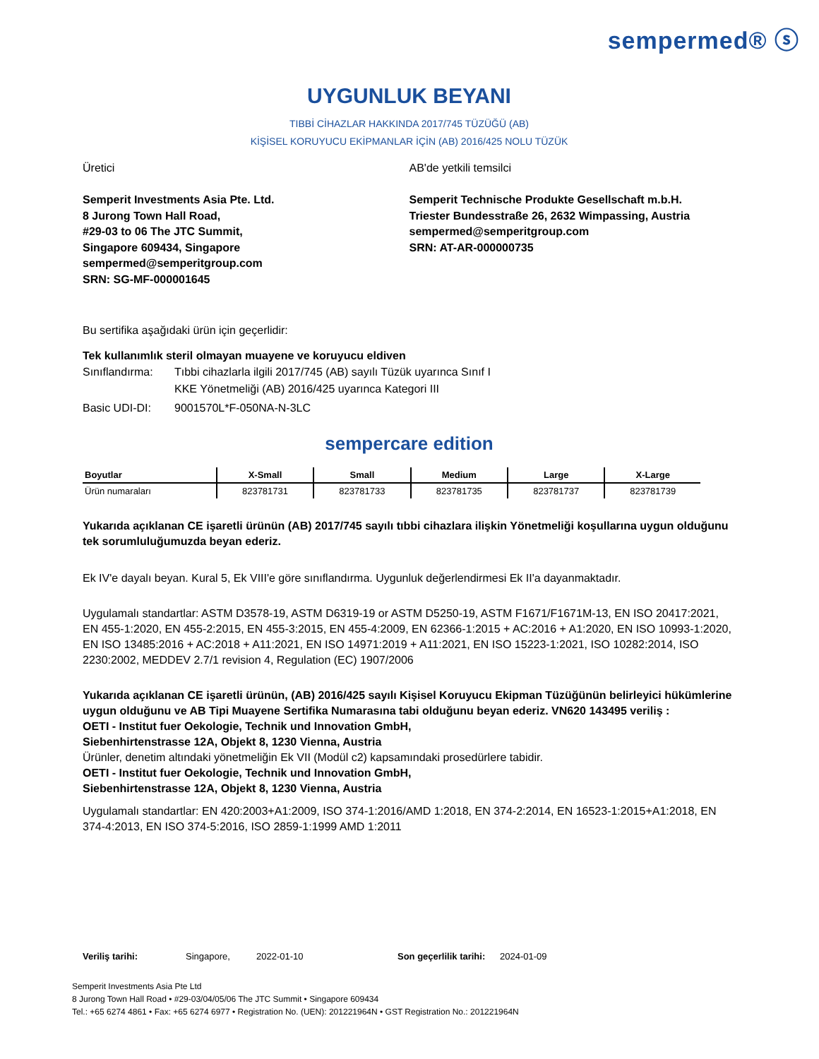sempermed® ⓢ
UYGUNLUK BEYANI
TIBBİ CİHAZLAR HAKKINDA 2017/745 TÜZÜĞÜ (AB)
KİŞİSEL KORUYUCU EKİPMANLAR İÇİN (AB) 2016/425 NOLU TÜZÜK
Üretici
Semperit Investments Asia Pte. Ltd.
8 Jurong Town Hall Road,
#29-03 to 06 The JTC Summit,
Singapore 609434, Singapore
sempermed@semperitgroup.com
SRN: SG-MF-000001645
AB'de yetkili temsilci
Semperit Technische Produkte Gesellschaft m.b.H.
Triester Bundesstraße 26, 2632 Wimpassing, Austria
sempermed@semperitgroup.com
SRN: AT-AR-000000735
Bu sertifika aşağıdaki ürün için geçerlidir:
Tek kullanımlık steril olmayan muayene ve koruyucu eldiven
Sınıflandırma: Tıbbi cihazlarla ilgili 2017/745 (AB) sayılı Tüzük uyarınca Sınıf I
KKE Yönetmeliği (AB) 2016/425 uyarınca Kategori III
Basic UDI-DI: 9001570L*F-050NA-N-3LC
sempercare edition
| Boyutlar | X-Small | Small | Medium | Large | X-Large |
| --- | --- | --- | --- | --- | --- |
| Ürün numaraları | 823781731 | 823781733 | 823781735 | 823781737 | 823781739 |
Yukarıda açıklanan CE işaretli ürünün (AB) 2017/745 sayılı tıbbi cihazlara ilişkin Yönetmeliği koşullarına uygun olduğunu tek sorumluluğumuzda beyan ederiz.
Ek IV'e dayalı beyan. Kural 5, Ek VIII'e göre sınıflandırma. Uygunluk değerlendirmesi Ek II'a dayanmaktadır.
Uygulamalı standartlar: ASTM D3578-19, ASTM D6319-19 or ASTM D5250-19, ASTM F1671/F1671M-13, EN ISO 20417:2021, EN 455-1:2020, EN 455-2:2015, EN 455-3:2015, EN 455-4:2009, EN 62366-1:2015 + AC:2016 + A1:2020, EN ISO 10993-1:2020, EN ISO 13485:2016 + AC:2018 + A11:2021, EN ISO 14971:2019 + A11:2021, EN ISO 15223-1:2021, ISO 10282:2014, ISO 2230:2002, MEDDEV 2.7/1 revision 4, Regulation (EC) 1907/2006
Yukarıda açıklanan CE işaretli ürünün, (AB) 2016/425 sayılı Kişisel Koruyucu Ekipman Tüzüğünün belirleyici hükümlerine uygun olduğunu ve AB Tipi Muayene Sertifika Numarasına tabi olduğunu beyan ederiz. VN620 143495 veriliş :
OETI - Institut fuer Oekologie, Technik und Innovation GmbH,
Siebenhirtenstrasse 12A, Objekt 8, 1230 Vienna, Austria
Ürünler, denetim altındaki yönetmeliğin Ek VII (Modül c2) kapsamındaki prosedürlere tabidir.
OETI - Institut fuer Oekologie, Technik und Innovation GmbH,
Siebenhirtenstrasse 12A, Objekt 8, 1230 Vienna, Austria
Uygulamalı standartlar: EN 420:2003+A1:2009, ISO 374-1:2016/AMD 1:2018, EN 374-2:2014, EN 16523-1:2015+A1:2018, EN 374-4:2013, EN ISO 374-5:2016, ISO 2859-1:1999 AMD 1:2011
Veriliş tarihi: Singapore, 2022-01-10 Son geçerlilik tarihi: 2024-01-09
Semperit Investments Asia Pte Ltd
8 Jurong Town Hall Road • #29-03/04/05/06 The JTC Summit • Singapore 609434
Tel.: +65 6274 4861 • Fax: +65 6274 6977 • Registration No. (UEN): 201221964N • GST Registration No.: 201221964N